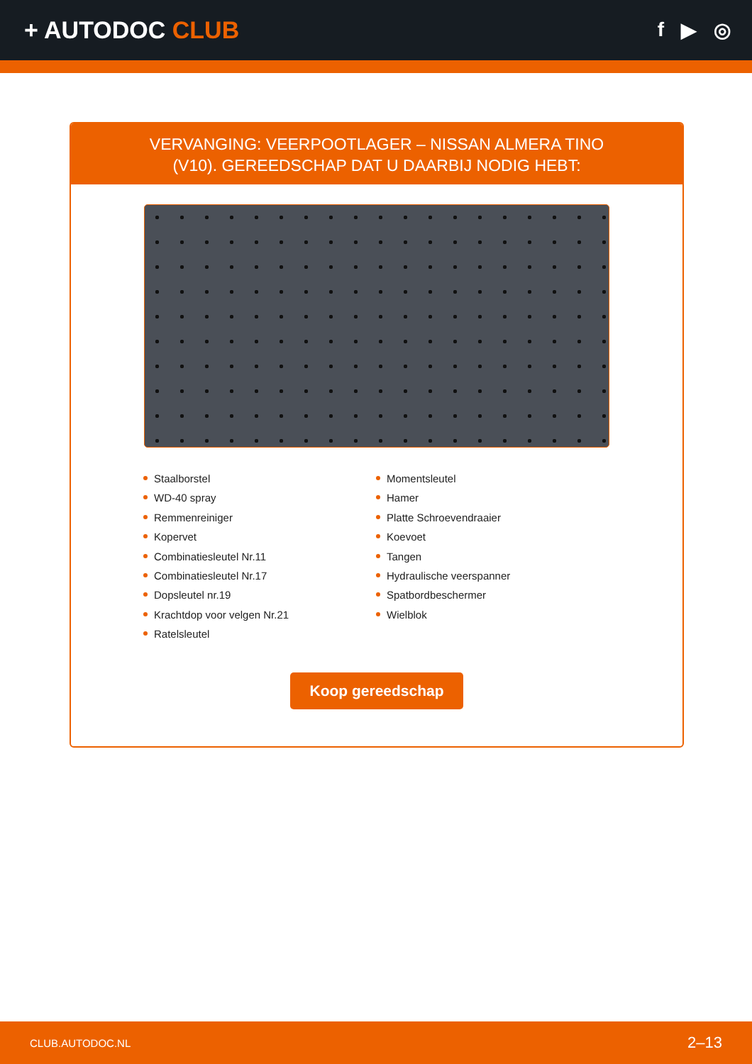+ AUTODOC CLUB
f ▶ ◎
VERVANGING: VEERPOOTLAGER – NISSAN ALMERA TINO (V10). GEREEDSCHAP DAT U DAARBIJ NODIG HEBT:
Staalborstel
WD-40 spray
Remmenreiniger
Kopervet
Combinatiesleutel Nr.11
Combinatiesleutel Nr.17
Dopsleutel nr.19
Krachtdop voor velgen Nr.21
Ratelsleutel
Momentsleutel
Hamer
Platte Schroevendraaier
Koevoet
Tangen
Hydraulische veerspanner
Spatbordbeschermer
Wielblok
Koop gereedschap
CLUB.AUTODOC.NL 2–13